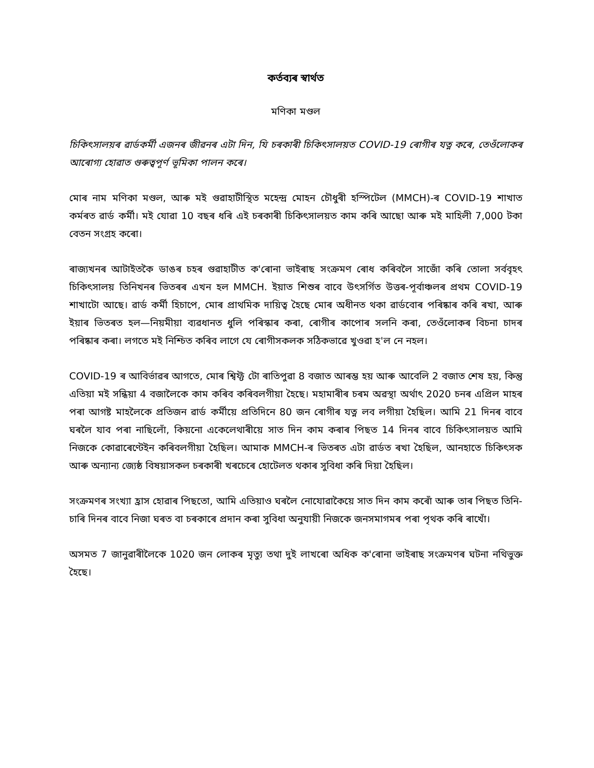কৰ্তব্যৰ স্বাৰ্থত
মণিকা মণ্ডল
চিকিৎসালয়ৰ ৱাৰ্ডকৰ্মী এজনৰ জীৱনৰ এটা দিন, যি চৰকাৰী চিকিৎসালয়ত COVID-19 ৰোগীৰ যত্ন কৰে, তেওঁলোকৰ আৰোগ্য হোৱাত গুৰুত্বপূৰ্ণ ভূমিকা পালন কৰে।
মোৰ নাম মণিকা মণ্ডল, আৰু মই গুৱাহাটীস্থিত মহেন্দ্ৰ মোহন চৌধুৰী হস্পিটেল (MMCH)-ৰ COVID-19 শাখাত কৰ্মৰত ৱাৰ্ড কৰ্মী। মই যোৱা 10 বছৰ ধৰি এই চৰকাৰী চিকিৎসালয়ত কাম কৰি আছো আৰু মই মাহিলী 7,000 টকা বেতন সংগ্ৰহ কৰো।
ৰাজ্যখনৰ আটাইতকৈ ডাঙৰ চহৰ গুৱাহাটীত ক'ৰোনা ভাইৰাছ সংক্ৰমণ ৰোধ কৰিবলৈ সাজোঁ কৰি তোলা সৰ্ববৃহৎ চিকিৎসালয় তিনিখনৰ ভিতৰৰ এখন হল MMCH. ইয়াত শিশুৰ বাবে উৎসৰ্গিত উত্তৰ-পূৰ্বাঞ্চলৰ প্ৰথম COVID-19 শাখাটো আছে। ৱাৰ্ড কৰ্মী হিচাপে, মোৰ প্ৰাথমিক দায়িত্ব হৈছে মোৰ অধীনত থকা ৱাৰ্ডবোৰ পৰিষ্কাৰ কৰি ৰখা, আৰু ইয়াৰ ভিতৰত হল—নিয়মীয়া ব্যৱধানত ধুলি পৰিস্কাৰ কৰা, ৰোগীৰ কাপোৰ সলনি কৰা, তেওঁলোকৰ বিচনা চাদৰ পৰিষ্কাৰ কৰা। লগতে মই নিশ্চিত কৰিব লাগে যে ৰোগীসকলক সঠিকভাৱে খুওৱা হ'ল নে নহল।
COVID-19 ৰ আবিৰ্ভাৱৰ আগতে, মোৰ শ্বিফ্ট টো ৰাতিপুৱা 8 বজাত আৰম্ভ হয় আৰু আবেলি 2 বজাত শেষ হয়, কিন্তু এতিয়া মই সন্ধিয়া 4 বজালৈকে কাম কৰিব কৰিবলগীয়া হৈছে। মহামাৰীৰ চৰম অৱস্থা অৰ্থাৎ 2020 চনৰ এপ্ৰিল মাহৰ পৰা আগষ্ট মাহলৈকে প্ৰতিজন ৱাৰ্ড কৰ্মীয়ে প্ৰতিদিনে 80 জন ৰোগীৰ যত্ন লব লগীয়া হৈছিল। আমি 21 দিনৰ বাবে ঘৰলৈ যাব পৰা নাছিলোঁ, কিয়নো একেলেথাৰীয়ে সাত দিন কাম কৰাৰ পিছত 14 দিনৰ বাবে চিকিৎসালয়ত আমি নিজকে কোৱাৰেণ্টেইন কৰিবলগীয়া হৈছিল। আমাক MMCH-ৰ ভিতৰত এটা ৱাৰ্ডত ৰখা হৈছিল, আনহাতে চিকিৎসক আৰু অন্যান্য জ্যেষ্ঠ বিষয়াসকল চৰকাৰী খৰচেৰে হোটেলত থকাৰ সুবিধা কৰি দিয়া হৈছিল।
সংক্ৰমণৰ সংখ্যা হ্ৰাস হোৱাৰ পিছতো, আমি এতিয়াও ঘৰলৈ নোযোৱাকৈয়ে সাত দিন কাম কৰোঁ আৰু তাৰ পিছত তিনি-চাৰি দিনৰ বাবে নিজা ঘৰত বা চৰকাৰে প্ৰদান কৰা সুবিধা অনুযায়ী নিজকে জনসমাগমৰ পৰা পৃথক কৰি ৰাখোঁ।
অসমত 7 জানুৱাৰীলৈকে 1020 জন লোকৰ মৃত্যু তথা দুই লাখৰো অধিক ক'ৰোনা ভাইৰাছ সংক্ৰমণৰ ঘটনা নথিভুক্ত হৈছে।